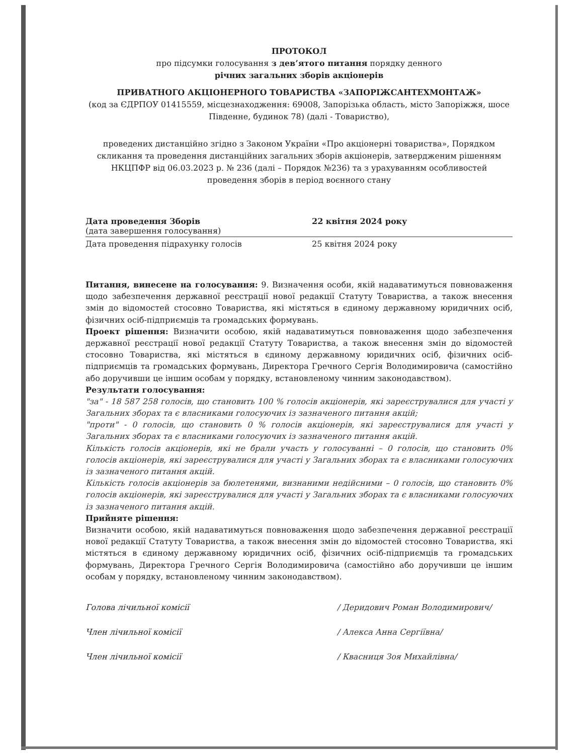ПРОТОКОЛ
про підсумки голосування з дев’ятого питання порядку денного
річних загальних зборів акціонерів
ПРИВАТНОГО АКЦІОНЕРНОГО ТОВАРИСТВА «ЗАПОРІЖСАНТЕХМОНТАЖ»
(код за ЄДРПОУ 01415559, місцезнаходження: 69008, Запорізька область, місто Запоріжжя, шосе Південне, будинок 78) (далі - Товариство),
проведених дистанційно згідно з Законом України «Про акціонерні товариства», Порядком скликання та проведення дистанційних загальних зборів акціонерів, затвердженим рішенням НКЦПФР від 06.03.2023 р. № 236 (далі – Порядок №236) та з урахуванням особливостей проведення зборів в період воєнного стану
Дата проведення Зборів
(дата завершення голосування)
22 квітня 2024 року
Дата проведення підрахунку голосів 25 квітня 2024 року
Питання, винесене на голосування: 9. Визначення особи, якій надаватимуться повноваження щодо забезпечення державної реєстрації нової редакції Статуту Товариства, а також внесення змін до відомостей стосовно Товариства, які містяться в єдиному державному юридичних осіб, фізичних осіб-підприємців та громадських формувань.
Проект рішення: Визначити особою, якій надаватимуться повноваження щодо забезпечення державної реєстрації нової редакції Статуту Товариства, а також внесення змін до відомостей стосовно Товариства, які містяться в єдиному державному юридичних осіб, фізичних осіб-підприємців та громадських формувань, Директора Гречного Сергія Володимировича (самостійно або доручивши це іншим особам у порядку, встановленому чинним законодавством).
Результати голосування:
"за" - 18 587 258 голосів, що становить 100 % голосів акціонерів, які зареєструвалися для участі у Загальних зборах та є власниками голосуючих із зазначеного питання акцій;
"проти" - 0 голосів, що становить 0 % голосів акціонерів, які зареєструвалися для участі у Загальних зборах та є власниками голосуючих із зазначеного питання акцій.
Кількість голосів акціонерів, які не брали участь у голосуванні – 0 голосів, що становить 0% голосів акціонерів, які зареєструвалися для участі у Загальних зборах та є власниками голосуючих із зазначеного питання акцій.
Кількість голосів акціонерів за бюлетенями, визнаними недійсними – 0 голосів, що становить 0% голосів акціонерів, які зареєструвалися для участі у Загальних зборах та є власниками голосуючих із зазначеного питання акцій.
Прийняте рішення:
Визначити особою, якій надаватимуться повноваження щодо забезпечення державної реєстрації нової редакції Статуту Товариства, а також внесення змін до відомостей стосовно Товариства, які містяться в єдиному державному юридичних осіб, фізичних осіб-підприємців та громадських формувань, Директора Гречного Сергія Володимировича (самостійно або доручивши це іншим особам у порядку, встановленому чинним законодавством).
Голова лічильної комісії / Деридович Роман Володимирович/
Член лічильної комісії / Алекса Анна Сергіївна/
Член лічильної комісії / Квасниця Зоя Михайлівна/